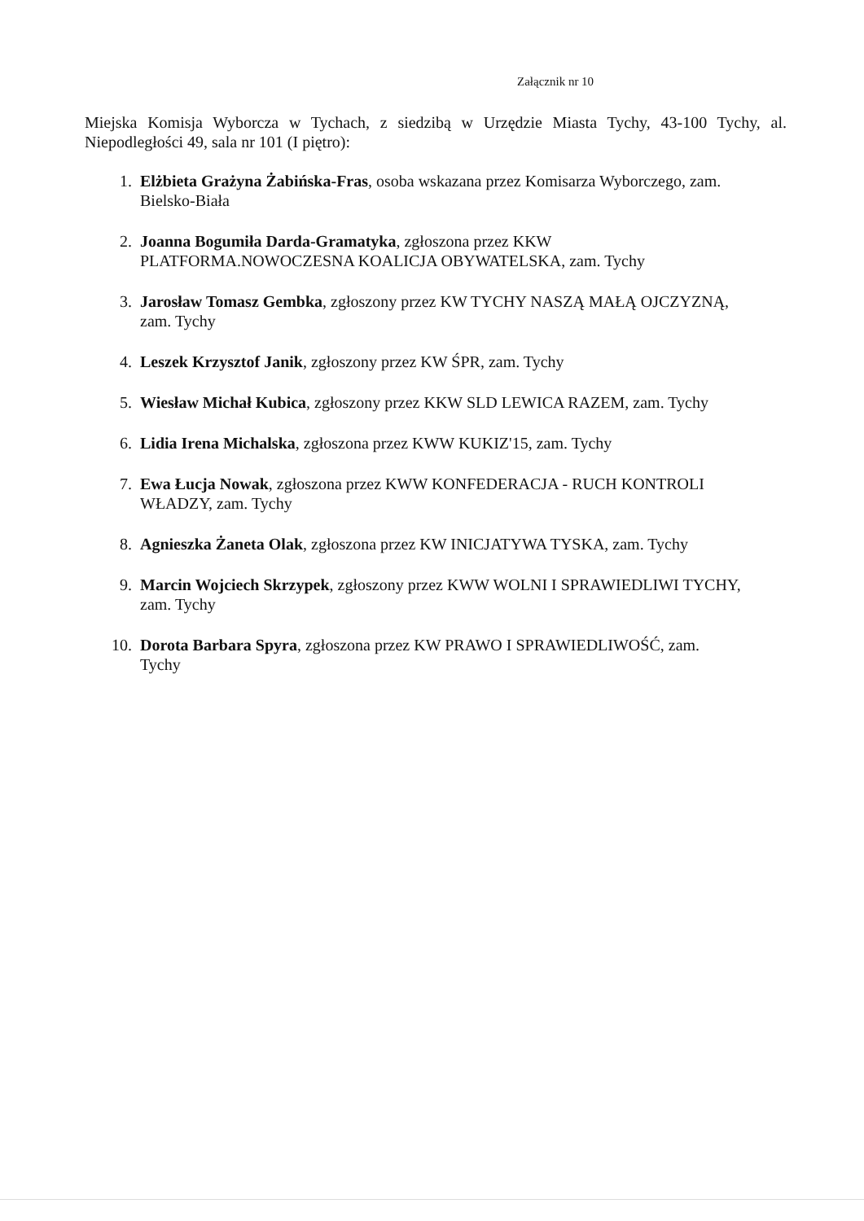Załącznik nr 10
Miejska Komisja Wyborcza w Tychach, z siedzibą w Urzędzie Miasta Tychy, 43-100 Tychy, al. Niepodległości 49, sala nr 101 (I piętro):
1. Elżbieta Grażyna Żabińska-Fras, osoba wskazana przez Komisarza Wyborczego, zam. Bielsko-Biała
2. Joanna Bogumiła Darda-Gramatyka, zgłoszona przez KKW PLATFORMA.NOWOCZESNA KOALICJA OBYWATELSKA, zam. Tychy
3. Jarosław Tomasz Gembka, zgłoszony przez KW TYCHY NASZĄ MAŁĄ OJCZYZNĄ, zam. Tychy
4. Leszek Krzysztof Janik, zgłoszony przez KW ŚPR, zam. Tychy
5. Wiesław Michał Kubica, zgłoszony przez KKW SLD LEWICA RAZEM, zam. Tychy
6. Lidia Irena Michalska, zgłoszona przez KWW KUKIZ'15, zam. Tychy
7. Ewa Łucja Nowak, zgłoszona przez KWW KONFEDERACJA - RUCH KONTROLI WŁADZY, zam. Tychy
8. Agnieszka Żaneta Olak, zgłoszona przez KW INICJATYWA TYSKA, zam. Tychy
9. Marcin Wojciech Skrzypek, zgłoszony przez KWW WOLNI I SPRAWIEDLIWI TYCHY, zam. Tychy
10. Dorota Barbara Spyra, zgłoszona przez KW PRAWO I SPRAWIEDLIWOŚĆ, zam. Tychy